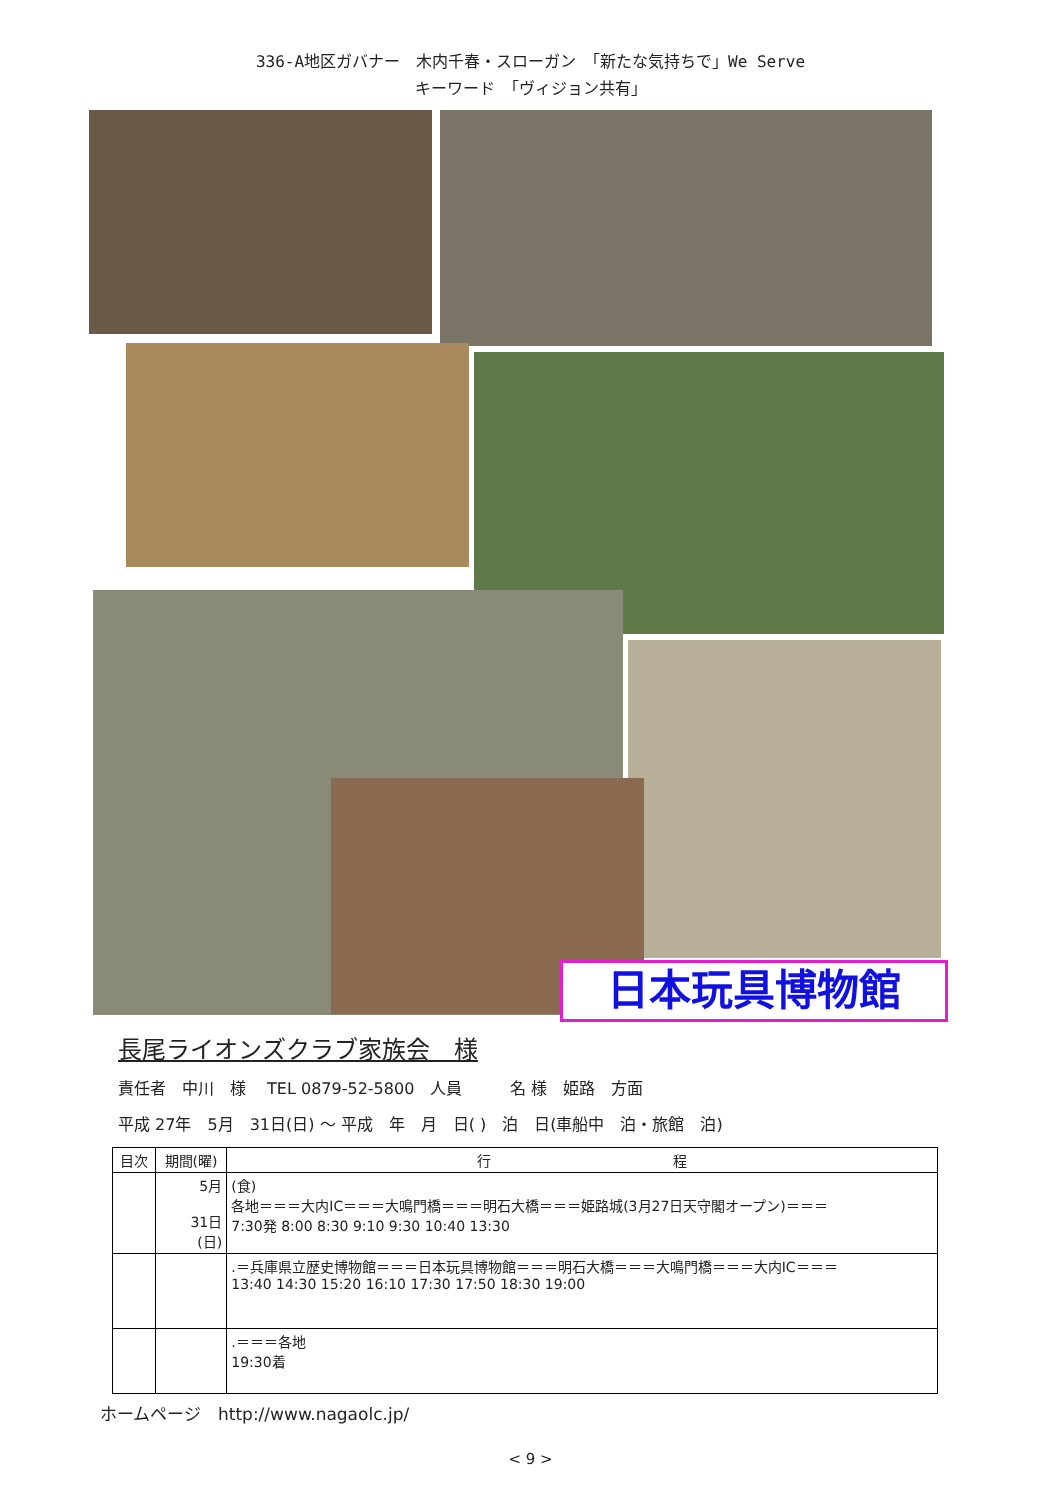336-A地区ガバナー　木内千春・スローガン　「新たな気持ちで」We Serve
キーワード　「ヴィジョン共有」
日本玩具博物館
長尾ライオンズクラブ家族会　様
責任者　中川　様　 TEL 0879-52-5800　人員　　　名 様　姫路　方面
平成 27年　5月　31日(日) ～ 平成　年　月　日( )　泊　日(車船中　泊・旅館　泊)
| 目次 | 期間(曜) | 行 程 |
| --- | --- | --- |
| | 5月 31日 (日) | (食) 各地＝＝＝大内IC＝＝＝大鳴門橋＝＝＝明石大橋＝＝＝姫路城(3月27日天守閣オープン)＝＝＝ 7:30発 8:00 8:30 9:10 9:30 10:40 13:30 |
| | | .＝兵庫県立歴史博物館＝＝＝日本玩具博物館＝＝＝明石大橋＝＝＝大鳴門橋＝＝＝大内IC＝＝＝ 13:40 14:30 15:20 16:10 17:30 17:50 18:30 19:00 |
| | | .＝＝＝各地 19:30着 |
ホームページ　http://www.nagaolc.jp/
< 9 >